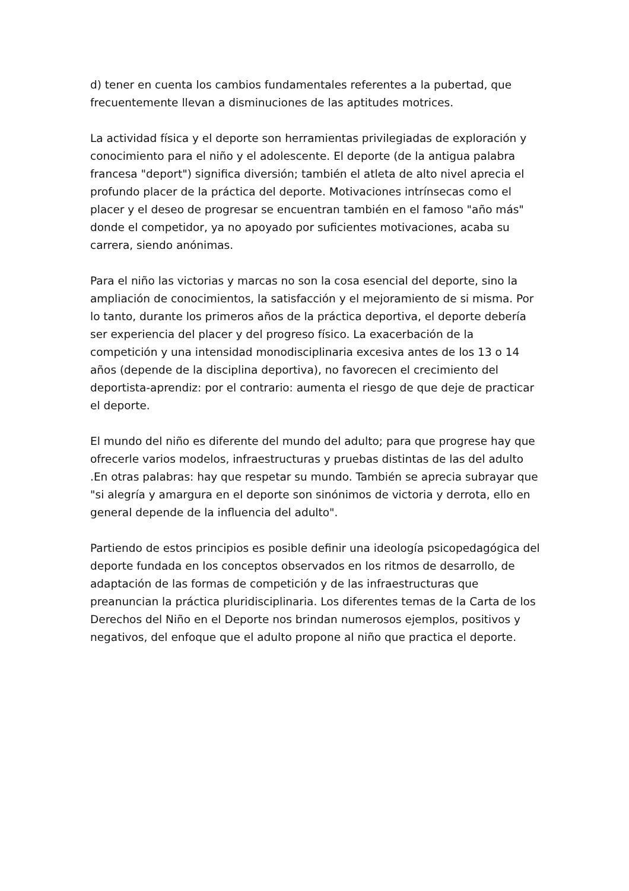d) tener en cuenta los cambios fundamentales referentes a la pubertad, que frecuentemente llevan a disminuciones de las aptitudes motrices.
La actividad física y el deporte son herramientas privilegiadas de exploración y conocimiento para el niño y el adolescente. El deporte (de la antigua palabra francesa "deport") significa diversión; también el atleta de alto nivel aprecia el profundo placer de la práctica del deporte. Motivaciones intrínsecas como el placer y el deseo de progresar se encuentran también en el famoso "año más" donde el competidor, ya no apoyado por suficientes motivaciones, acaba su carrera, siendo anónimas.
Para el niño las victorias y marcas no son la cosa esencial del deporte, sino la ampliación de conocimientos, la satisfacción y el mejoramiento de si misma. Por lo tanto, durante los primeros años de la práctica deportiva, el deporte debería ser experiencia del placer y del progreso físico. La exacerbación de la competición y una intensidad monodisciplinaria excesiva antes de los 13 o 14 años (depende de la disciplina deportiva), no favorecen el crecimiento del deportista-aprendiz: por el contrario: aumenta el riesgo de que deje de practicar el deporte.
El mundo del niño es diferente del mundo del adulto; para que progrese hay que ofrecerle varios modelos, infraestructuras y pruebas distintas de las del adulto .En otras palabras: hay que respetar su mundo. También se aprecia subrayar que "si alegría y amargura en el deporte son sinónimos de victoria y derrota, ello en general depende de la influencia del adulto".
Partiendo de estos principios es posible definir una ideología psicopedagógica del deporte fundada en los conceptos observados en los ritmos de desarrollo, de adaptación de las formas de competición y de las infraestructuras que preanuncian la práctica pluridisciplinaria. Los diferentes temas de la Carta de los Derechos del Niño en el Deporte nos brindan numerosos ejemplos, positivos y negativos, del enfoque que el adulto propone al niño que practica el deporte.